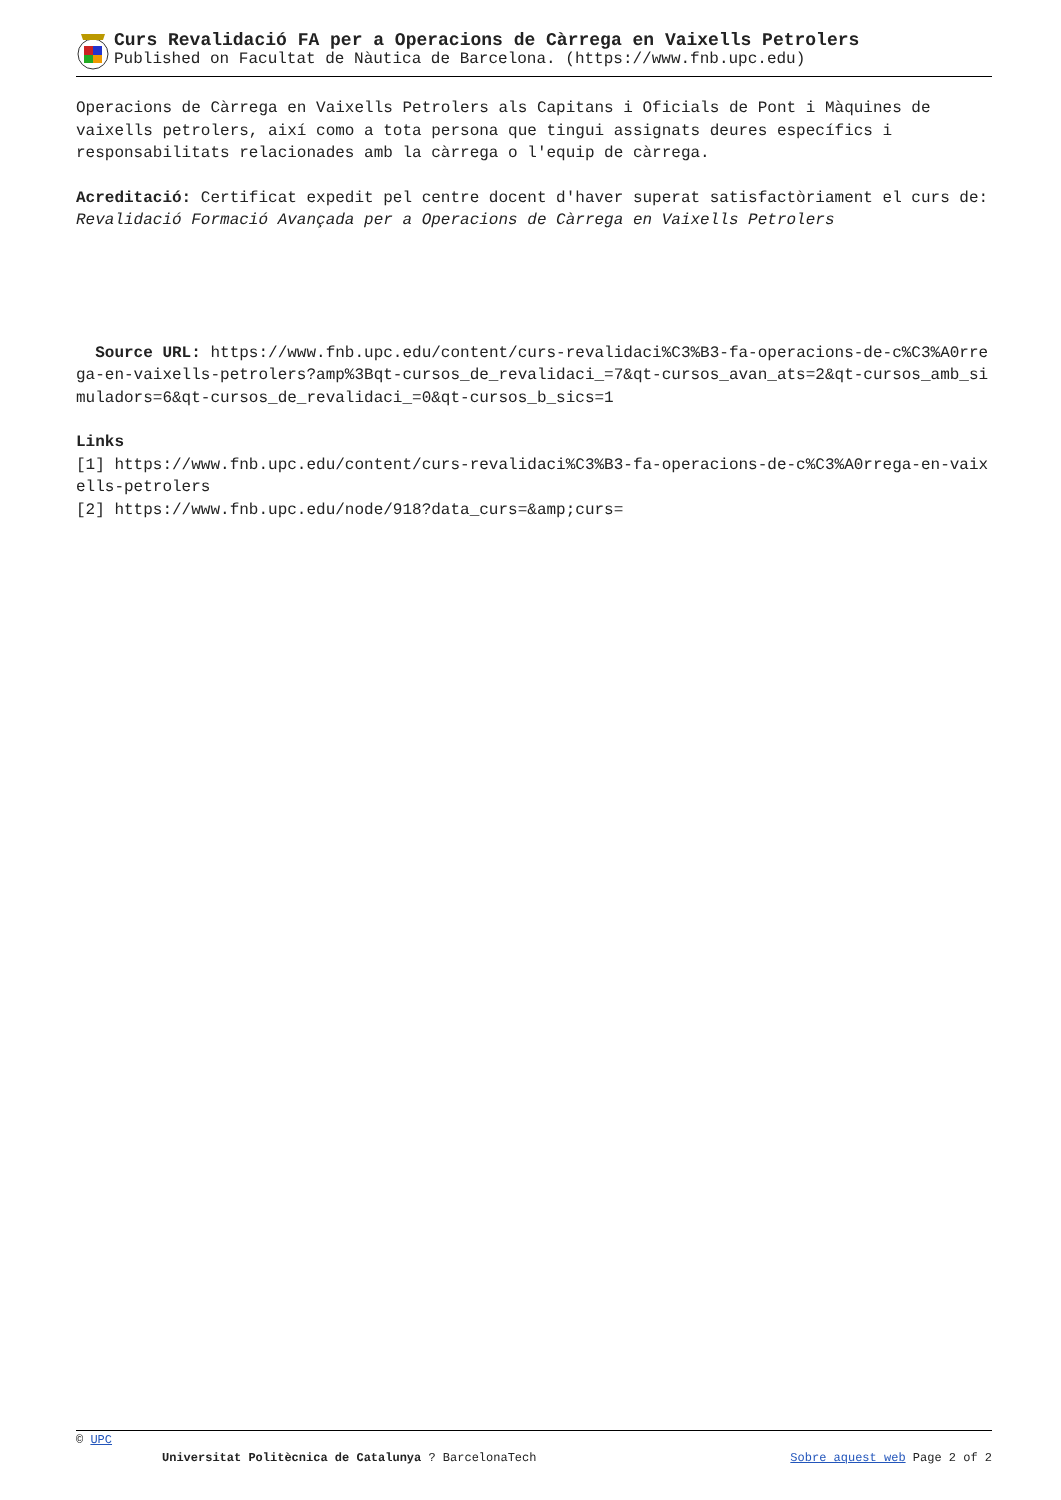Curs Revalidació FA per a Operacions de Càrrega en Vaixells Petrolers
Published on Facultat de Nàutica de Barcelona. (https://www.fnb.upc.edu)
Operacions de Càrrega en Vaixells Petrolers als Capitans i Oficials de Pont i Màquines de vaixells petrolers, així como a tota persona que tingui assignats deures específics i responsabilitats relacionades amb la càrrega o l'equip de càrrega.
Acreditació: Certificat expedit pel centre docent d'haver superat satisfactòriament el curs de: Revalidació Formació Avançada per a Operacions de Càrrega en Vaixells Petrolers
Source URL: https://www.fnb.upc.edu/content/curs-revalidaci%C3%B3-fa-operacions-de-c%C3%A0rrega-en-vaixells-petrolers?amp%3Bqt-cursos_de_revalidaci_=7&qt-cursos_avan_ats=2&qt-cursos_amb_simuladors=6&qt-cursos_de_revalidaci_=0&qt-cursos_b_sics=1
Links
[1] https://www.fnb.upc.edu/content/curs-revalidaci%C3%B3-fa-operacions-de-c%C3%A0rrega-en-vaixells-petrolers
[2] https://www.fnb.upc.edu/node/918?data_curs=&amp;curs=
© UPC
Universitat Politècnica de Catalunya ? BarcelonaTech Sobre aquest web Page 2 of 2